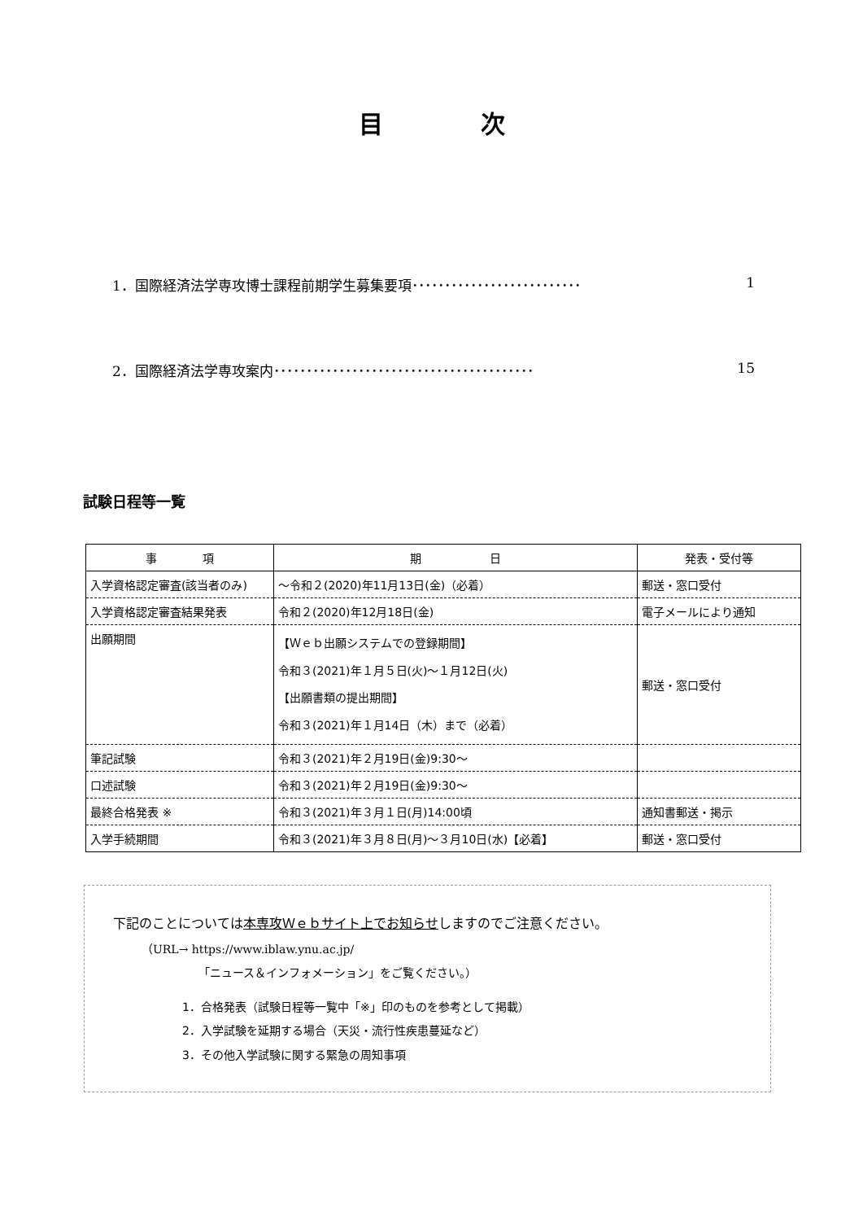目　　　　次
1．国際経済法学専攻博士課程前期学生募集要項･･････････････････････････ 1
2．国際経済法学専攻案内････････････････････････････････････････ 15
試験日程等一覧
| 事 項 | 期 日 | 発表・受付等 |
| --- | --- | --- |
| 入学資格認定審査(該当者のみ) | ～令和２(2020)年11月13日(金)（必着） | 郵送・窓口受付 |
| 入学資格認定審査結果発表 | 令和２(2020)年12月18日(金) | 電子メールにより通知 |
| 出願期間 | 【Ｗｅｂ出願システムでの登録期間】 令和３(2021)年１月５日(火)～１月12日(火) 【出願書類の提出期間】 令和３(2021)年１月14日（木）まで（必着） | 郵送・窓口受付 |
| 筆記試験 | 令和３(2021)年２月19日(金)9:30～ | |
| 口述試験 | 令和３(2021)年２月19日(金)9:30～ | |
| 最終合格発表 ※ | 令和３(2021)年３月１日(月)14:00頃 | 通知書郵送・掲示 |
| 入学手続期間 | 令和３(2021)年３月８日(月)～３月10日(水)【必着】 | 郵送・窓口受付 |
下記のことについては本専攻Ｗｅｂサイト上でお知らせしますのでご注意ください。
（URL→ https://www.iblaw.ynu.ac.jp/
「ニュース＆インフォメーション」をご覧ください。）
1．合格発表（試験日程等一覧中「※」印のものを参考として掲載）
2．入学試験を延期する場合（天災・流行性疾患蔓延など）
3．その他入学試験に関する緊急の周知事項